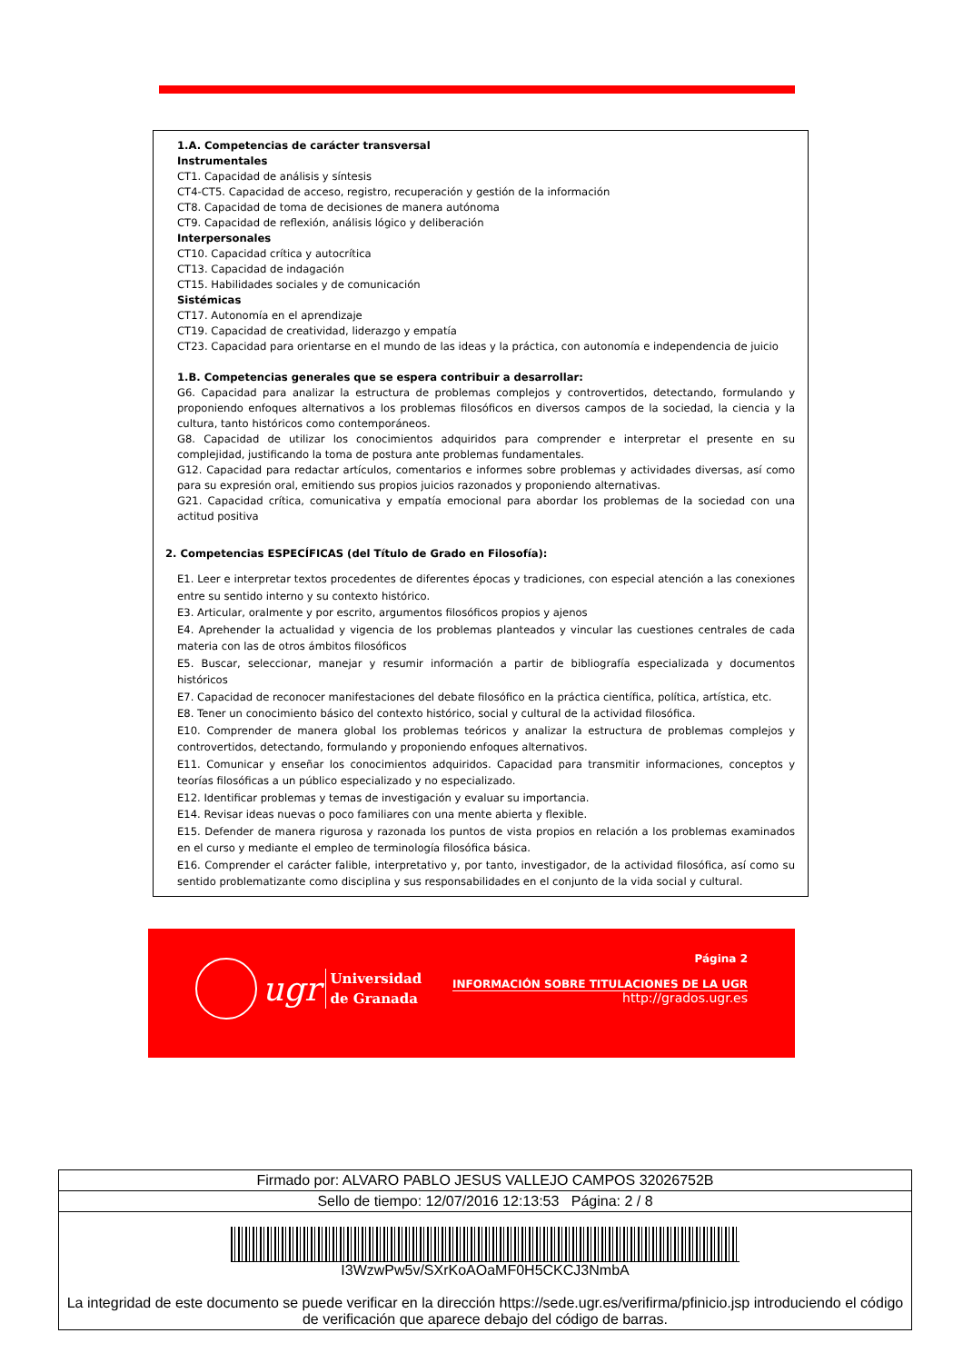1.A. Competencias de carácter transversal
Instrumentales
CT1. Capacidad de análisis y síntesis
CT4-CT5. Capacidad de acceso, registro, recuperación y gestión de la información
CT8. Capacidad de toma de decisiones de manera autónoma
CT9. Capacidad de reflexión, análisis lógico y deliberación
Interpersonales
CT10. Capacidad crítica y autocrítica
CT13. Capacidad de indagación
CT15. Habilidades sociales y de comunicación
Sistémicas
CT17. Autonomía en el aprendizaje
CT19. Capacidad de creatividad, liderazgo y empatía
CT23. Capacidad para orientarse en el mundo de las ideas y la práctica, con autonomía e independencia de juicio
1.B. Competencias generales que se espera contribuir a desarrollar:
G6. Capacidad para analizar la estructura de problemas complejos y controvertidos, detectando, formulando y proponiendo enfoques alternativos a los problemas filosóficos en diversos campos de la sociedad, la ciencia y la cultura, tanto históricos como contemporáneos.
G8. Capacidad de utilizar los conocimientos adquiridos para comprender e interpretar el presente en su complejidad, justificando la toma de postura ante problemas fundamentales.
G12. Capacidad para redactar artículos, comentarios e informes sobre problemas y actividades diversas, así como para su expresión oral, emitiendo sus propios juicios razonados y proponiendo alternativas.
G21. Capacidad crítica, comunicativa y empatía emocional para abordar los problemas de la sociedad con una actitud positiva
2. Competencias ESPECÍFICAS (del Título de Grado en Filosofía):
E1. Leer e interpretar textos procedentes de diferentes épocas y tradiciones, con especial atención a las conexiones entre su sentido interno y su contexto histórico.
E3. Articular, oralmente y por escrito, argumentos filosóficos propios y ajenos
E4. Aprehender la actualidad y vigencia de los problemas planteados y vincular las cuestiones centrales de cada materia con las de otros ámbitos filosóficos
E5. Buscar, seleccionar, manejar y resumir información a partir de bibliografía especializada y documentos históricos
E7. Capacidad de reconocer manifestaciones del debate filosófico en la práctica científica, política, artística, etc.
E8. Tener un conocimiento básico del contexto histórico, social y cultural de la actividad filosófica.
E10. Comprender de manera global los problemas teóricos y analizar la estructura de problemas complejos y controvertidos, detectando, formulando y proponiendo enfoques alternativos.
E11. Comunicar y enseñar los conocimientos adquiridos. Capacidad para transmitir informaciones, conceptos y teorías filosóficas a un público especializado y no especializado.
E12. Identificar problemas y temas de investigación y evaluar su importancia.
E14. Revisar ideas nuevas o poco familiares con una mente abierta y flexible.
E15. Defender de manera rigurosa y razonada los puntos de vista propios en relación a los problemas examinados en el curso y mediante el empleo de terminología filosófica básica.
E16. Comprender el carácter falible, interpretativo y, por tanto, investigador, de la actividad filosófica, así como su sentido problematizante como disciplina y sus responsabilidades en el conjunto de la vida social y cultural.
ugr Universidad
de Granada
Página 2
INFORMACIÓN SOBRE TITULACIONES DE LA UGR
http://grados.ugr.es
Firmado por: ALVARO PABLO JESUS VALLEJO CAMPOS 32026752B
Sello de tiempo: 12/07/2016 12:13:53 Página: 2 / 8
I3WzwPw5v/SXrKoAOaMF0H5CKCJ3NmbA
La integridad de este documento se puede verificar en la dirección https://sede.ugr.es/verifirma/pfinicio.jsp introduciendo el código de verificación que aparece debajo del código de barras.